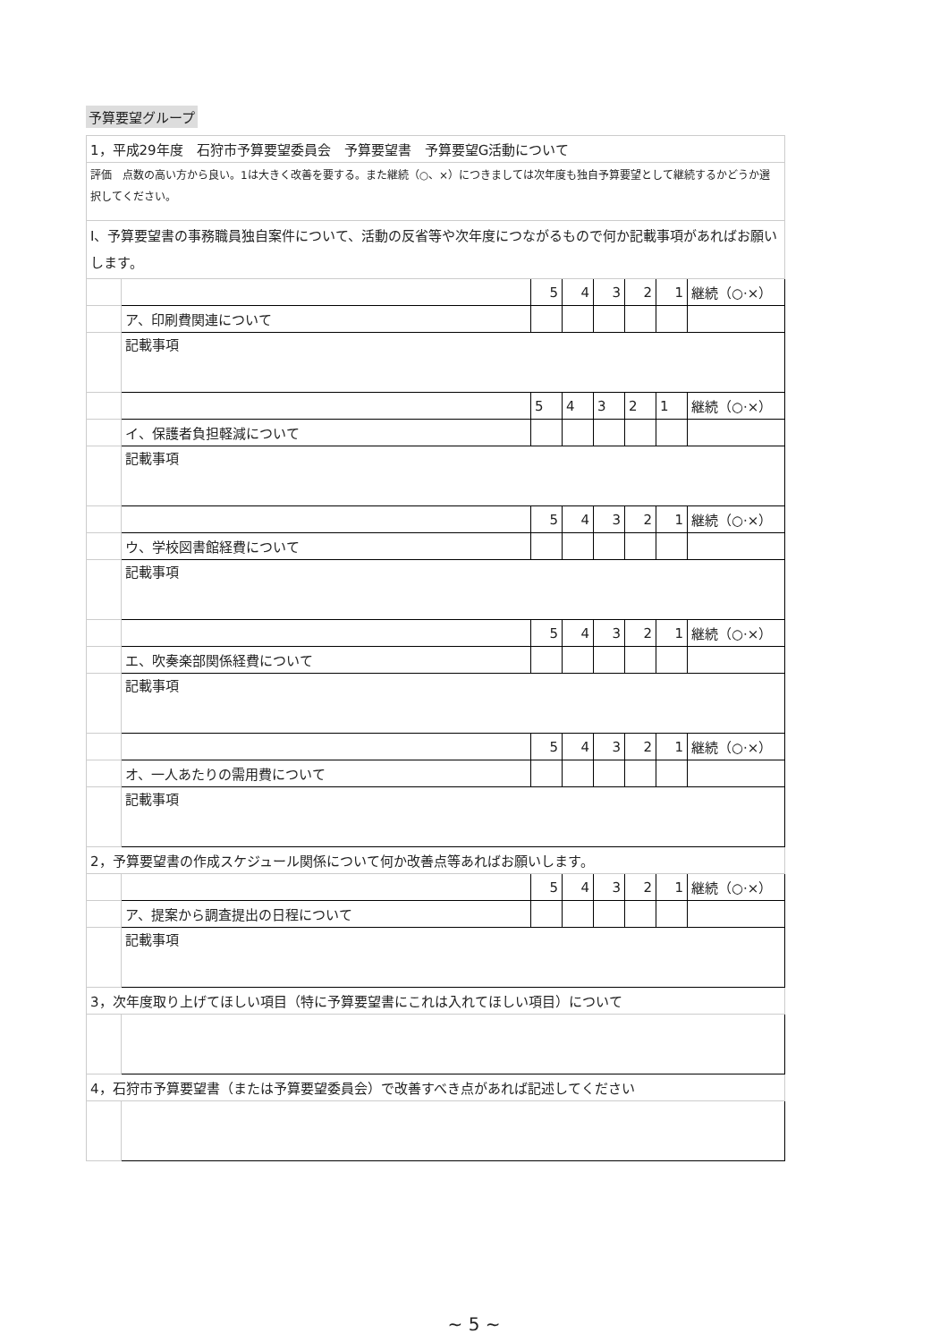予算要望グループ
| 1，平成29年度 石狩市予算要望委員会 予算要望書 予算要望G活動について | | | | | | | |
| 評価 点数の高い方から良い。1は大きく改善を要する。また継続（○、×）につきましては次年度も独自予算要望として継続するかどうか選択してください。 | | | | | | | |
| Ⅰ、予算要望書の事務職員独自案件について、活動の反省等や次年度につながるもので何か記載事項があればお願いします。 | | | | | | | |
| | | 5 | 4 | 3 | 2 | 1 | 継続（○·×） |
| | ア、印刷費関連について | | | | | | |
| | 記載事項 | | | | | | |
| | | 5 | 4 | 3 | 2 | 1 | 継続（○·×） |
| | イ、保護者負担軽減について | | | | | | |
| | 記載事項 | | | | | | |
| | | 5 | 4 | 3 | 2 | 1 | 継続（○·×） |
| | ウ、学校図書館経費について | | | | | | |
| | 記載事項 | | | | | | |
| | | 5 | 4 | 3 | 2 | 1 | 継続（○·×） |
| | エ、吹奏楽部関係経費について | | | | | | |
| | 記載事項 | | | | | | |
| | | 5 | 4 | 3 | 2 | 1 | 継続（○·×） |
| | オ、一人あたりの需用費について | | | | | | |
| | 記載事項 | | | | | | |
| 2，予算要望書の作成スケジュール関係について何か改善点等あればお願いします。 | | | | | | | |
| | | 5 | 4 | 3 | 2 | 1 | 継続（○·×） |
| | ア、提案から調査提出の日程について | | | | | | |
| | 記載事項 | | | | | | |
| 3，次年度取り上げてほしい項目（特に予算要望書にこれは入れてほしい項目）について | | | | | | | |
| 4，石狩市予算要望書（または予算要望委員会）で改善すべき点があれば記述してください | | | | | | | |
~ 5 ~